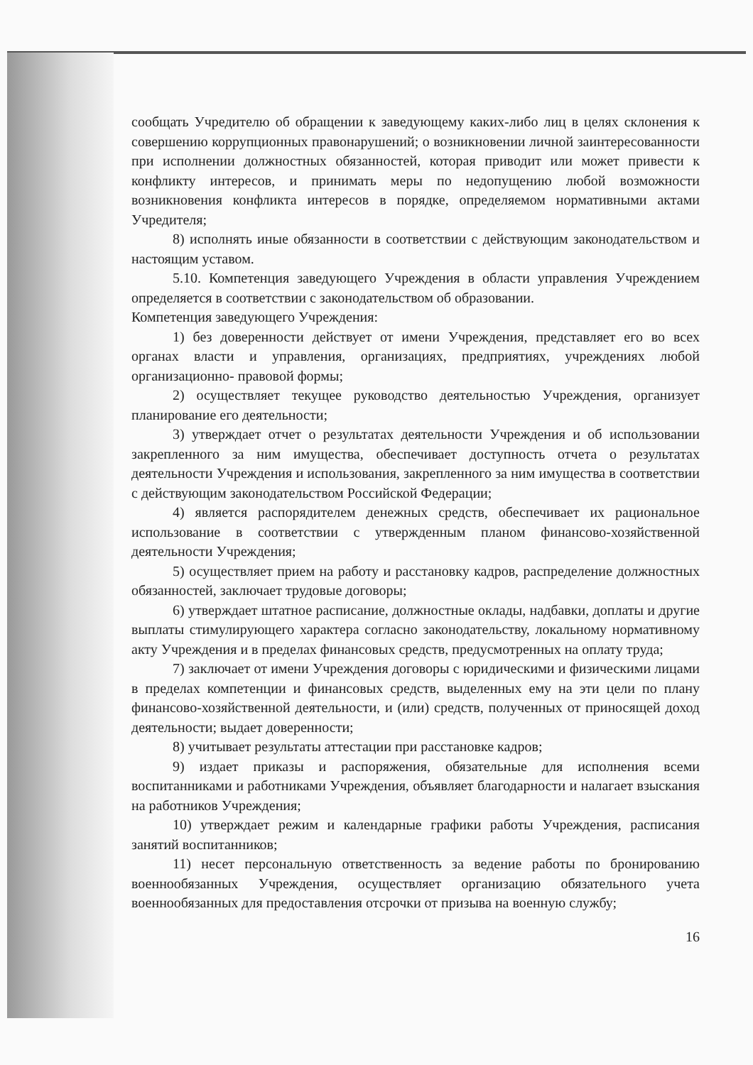сообщать Учредителю об обращении к заведующему каких-либо лиц в целях склонения к совершению коррупционных правонарушений; о возникновении личной заинтересованности при исполнении должностных обязанностей, которая приводит или может привести к конфликту интересов, и принимать меры по недопущению любой возможности возникновения конфликта интересов в порядке, определяемом нормативными актами Учредителя;
8) исполнять иные обязанности в соответствии с действующим законодательством и настоящим уставом.
5.10. Компетенция заведующего Учреждения в области управления Учреждением определяется в соответствии с законодательством об образовании.
Компетенция заведующего Учреждения:
1) без доверенности действует от имени Учреждения, представляет его во всех органах власти и управления, организациях, предприятиях, учреждениях любой организационно- правовой формы;
2) осуществляет текущее руководство деятельностью Учреждения, организует планирование его деятельности;
3) утверждает отчет о результатах деятельности Учреждения и об использовании закрепленного за ним имущества, обеспечивает доступность отчета о результатах деятельности Учреждения и использования, закрепленного за ним имущества в соответствии с действующим законодательством Российской Федерации;
4) является распорядителем денежных средств, обеспечивает их рациональное использование в соответствии с утвержденным планом финансово-хозяйственной деятельности Учреждения;
5) осуществляет прием на работу и расстановку кадров, распределение должностных обязанностей, заключает трудовые договоры;
6) утверждает штатное расписание, должностные оклады, надбавки, доплаты и другие выплаты стимулирующего характера согласно законодательству, локальному нормативному акту Учреждения и в пределах финансовых средств, предусмотренных на оплату труда;
7) заключает от имени Учреждения договоры с юридическими и физическими лицами в пределах компетенции и финансовых средств, выделенных ему на эти цели по плану финансово-хозяйственной деятельности, и (или) средств, полученных от приносящей доход деятельности; выдает доверенности;
8) учитывает результаты аттестации при расстановке кадров;
9) издает приказы и распоряжения, обязательные для исполнения всеми воспитанниками и работниками Учреждения, объявляет благодарности и налагает взыскания на работников Учреждения;
10) утверждает режим и календарные графики работы Учреждения, расписания занятий воспитанников;
11) несет персональную ответственность за ведение работы по бронированию военнообязанных Учреждения, осуществляет организацию обязательного учета военнообязанных для предоставления отсрочки от призыва на военную службу;
16